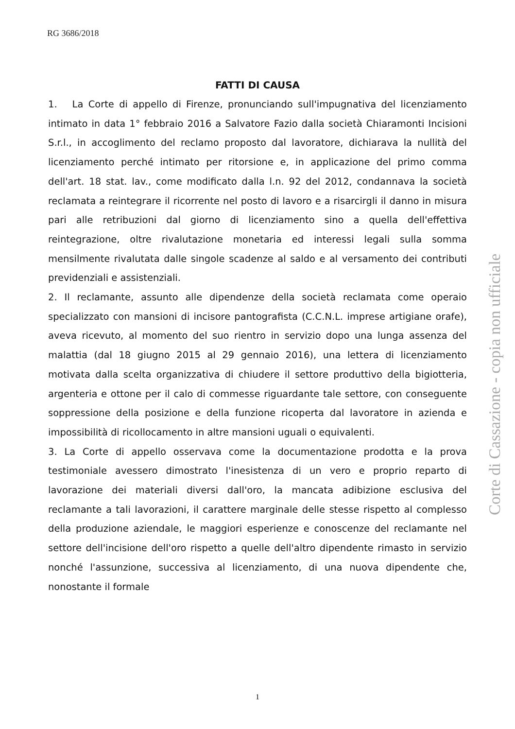RG 3686/2018
FATTI DI CAUSA
1. La Corte di appello di Firenze, pronunciando sull'impugnativa del licenziamento intimato in data 1° febbraio 2016 a Salvatore Fazio dalla società Chiaramonti Incisioni S.r.l., in accoglimento del reclamo proposto dal lavoratore, dichiarava la nullità del licenziamento perché intimato per ritorsione e, in applicazione del primo comma dell'art. 18 stat. lav., come modificato dalla l.n. 92 del 2012, condannava la società reclamata a reintegrare il ricorrente nel posto di lavoro e a risarcirgli il danno in misura pari alle retribuzioni dal giorno di licenziamento sino a quella dell'effettiva reintegrazione, oltre rivalutazione monetaria ed interessi legali sulla somma mensilmente rivalutata dalle singole scadenze al saldo e al versamento dei contributi previdenziali e assistenziali.
2. Il reclamante, assunto alle dipendenze della società reclamata come operaio specializzato con mansioni di incisore pantografista (C.C.N.L. imprese artigiane orafe), aveva ricevuto, al momento del suo rientro in servizio dopo una lunga assenza del malattia (dal 18 giugno 2015 al 29 gennaio 2016), una lettera di licenziamento motivata dalla scelta organizzativa di chiudere il settore produttivo della bigiotteria, argenteria e ottone per il calo di commesse riguardante tale settore, con conseguente soppressione della posizione e della funzione ricoperta dal lavoratore in azienda e impossibilità di ricollocamento in altre mansioni uguali o equivalenti.
3. La Corte di appello osservava come la documentazione prodotta e la prova testimoniale avessero dimostrato l'inesistenza di un vero e proprio reparto di lavorazione dei materiali diversi dall'oro, la mancata adibizione esclusiva del reclamante a tali lavorazioni, il carattere marginale delle stesse rispetto al complesso della produzione aziendale, le maggiori esperienze e conoscenze del reclamante nel settore dell'incisione dell'oro rispetto a quelle dell'altro dipendente rimasto in servizio nonché l'assunzione, successiva al licenziamento, di una nuova dipendente che, nonostante il formale
Corte di Cassazione - copia non ufficiale
1